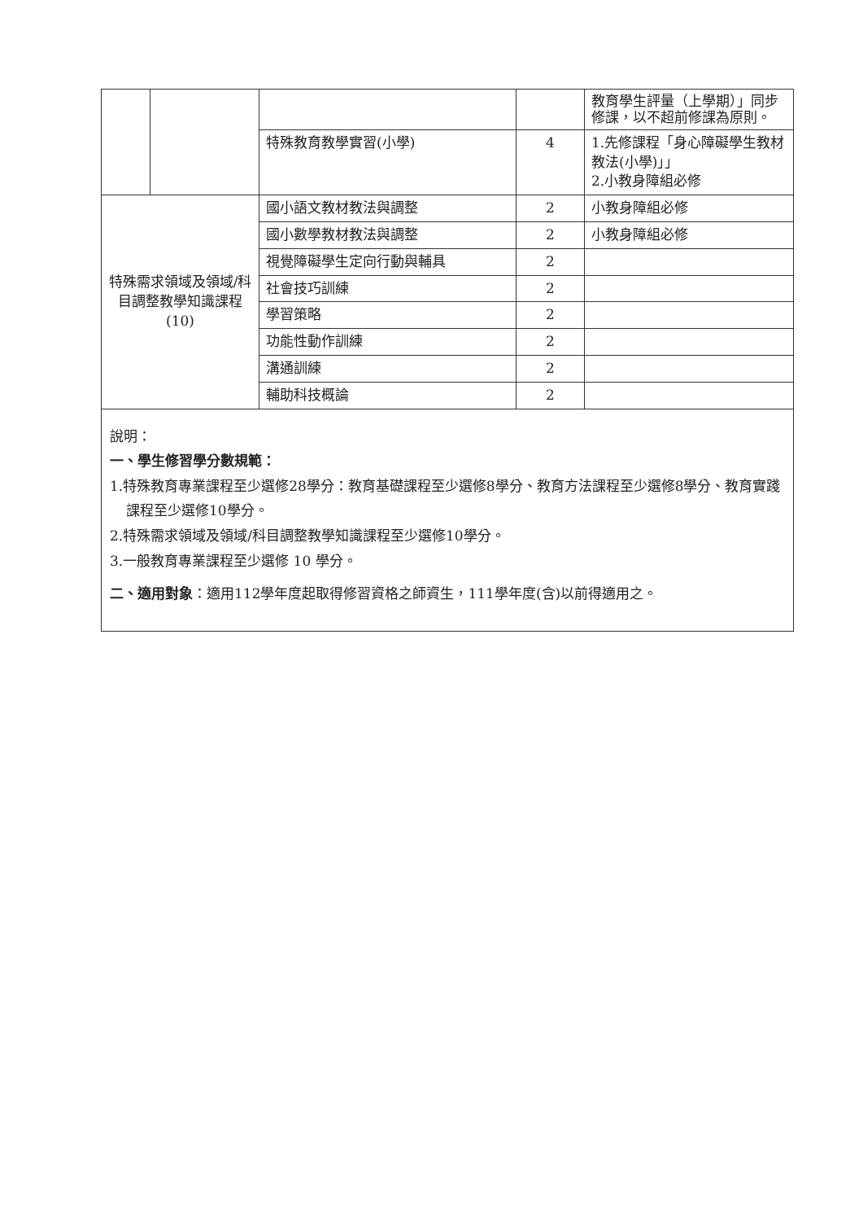| | | | | 教育學生評量（上學期）」同步修課，以不超前修課為原則。 |
| | | 特殊教育教學實習(小學) | 4 | 1.先修課程「身心障礙學生教材教法(小學)」」 2.小教身障組必修 |
| 特殊需求領域及領域/科目調整教學知識課程 (10) | | 國小語文教材教法與調整 | 2 | 小教身障組必修 |
| | | 國小數學教材教法與調整 | 2 | 小教身障組必修 |
| | | 視覺障礙學生定向行動與輔具 | 2 | |
| | | 社會技巧訓練 | 2 | |
| | | 學習策略 | 2 | |
| | | 功能性動作訓練 | 2 | |
| | | 溝通訓練 | 2 | |
| | | 輔助科技概論 | 2 | |
說明：
一、學生修習學分數規範：
1.特殊教育專業課程至少選修28學分：教育基礎課程至少選修8學分、教育方法課程至少選修8學分、教育實踐課程至少選修10學分。
2.特殊需求領域及領域/科目調整教學知識課程至少選修10學分。
3.一般教育專業課程至少選修 10 學分。
二、適用對象：適用112學年度起取得修習資格之師資生，111學年度(含)以前得適用之。